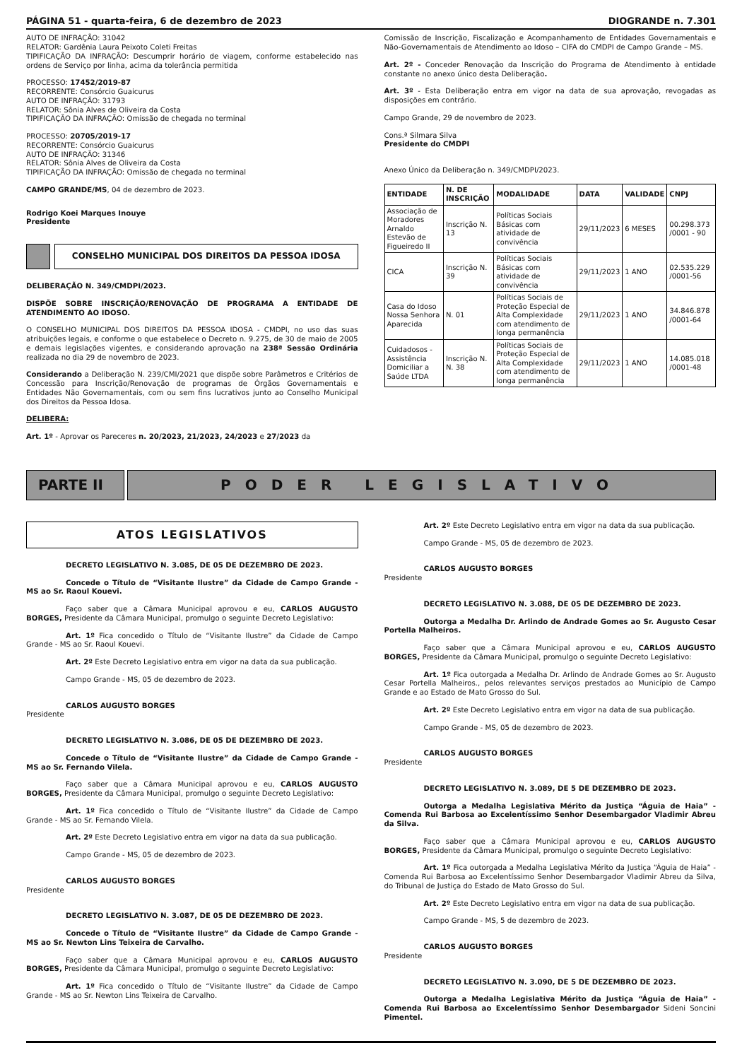PÁGINA 51 - quarta-feira, 6 de dezembro de 2023 DIOGRANDE n. 7.301
AUTO DE INFRAÇÃO: 31042
RELATOR: Gardênia Laura Peixoto Coleti Freitas
TIPIFICAÇÃO DA INFRAÇÃO: Descumprir horário de viagem, conforme estabelecido nas ordens de Serviço por linha, acima da tolerância permitida
PROCESSO: 17452/2019-87
RECORRENTE: Consórcio Guaicurus
AUTO DE INFRAÇÃO: 31793
RELATOR: Sônia Alves de Oliveira da Costa
TIPIFICAÇÃO DA INFRAÇÃO: Omissão de chegada no terminal
PROCESSO: 20705/2019-17
RECORRENTE: Consórcio Guaicurus
AUTO DE INFRAÇÃO: 31346
RELATOR: Sônia Alves de Oliveira da Costa
TIPIFICAÇÃO DA INFRAÇÃO: Omissão de chegada no terminal
CAMPO GRANDE/MS, 04 de dezembro de 2023.
Rodrigo Koei Marques Inouye
Presidente
CONSELHO MUNICIPAL DOS DIREITOS DA PESSOA IDOSA
DELIBERAÇÃO N. 349/CMDPI/2023.
DISPÕE SOBRE INSCRIÇÃO/RENOVAÇÃO DE PROGRAMA A ENTIDADE DE ATENDIMENTO AO IDOSO.
O CONSELHO MUNICIPAL DOS DIREITOS DA PESSOA IDOSA - CMDPI, no uso das suas atribuições legais, e conforme o que estabelece o Decreto n. 9.275, de 30 de maio de 2005 e demais legislações vigentes, e considerando aprovação na 238ª Sessão Ordinária realizada no dia 29 de novembro de 2023.
Considerando a Deliberação N. 239/CMI/2021 que dispõe sobre Parâmetros e Critérios de Concessão para Inscrição/Renovação de programas de Órgãos Governamentais e Entidades Não Governamentais, com ou sem fins lucrativos junto ao Conselho Municipal dos Direitos da Pessoa Idosa.
DELIBERA:
Art. 1º - Aprovar os Pareceres n. 20/2023, 21/2023, 24/2023 e 27/2023 da
Comissão de Inscrição, Fiscalização e Acompanhamento de Entidades Governamentais e Não-Governamentais de Atendimento ao Idoso – CIFA do CMDPI de Campo Grande – MS.
Art. 2º - Conceder Renovação da Inscrição do Programa de Atendimento à entidade constante no anexo único desta Deliberação.
Art. 3º - Esta Deliberação entra em vigor na data de sua aprovação, revogadas as disposições em contrário.
Campo Grande, 29 de novembro de 2023.
Cons.ª Silmara Silva
Presidente do CMDPI
Anexo Único da Deliberação n. 349/CMDPI/2023.
| ENTIDADE | N. DE INSCRIÇÃO | MODALIDADE | DATA | VALIDADE | CNPJ |
| --- | --- | --- | --- | --- | --- |
| Associação de Moradores Arnaldo Estevão de Figueiredo II | Inscrição N. 13 | Políticas Sociais Básicas com atividade de convivência | 29/11/2023 | 6 MESES | 00.298.373 /0001 - 90 |
| CICA | Inscrição N. 39 | Políticas Sociais Básicas com atividade de convivência | 29/11/2023 | 1 ANO | 02.535.229 /0001-56 |
| Casa do Idoso Nossa Senhora Aparecida | N. 01 | Políticas Sociais de Proteção Especial de Alta Complexidade com atendimento de longa permanência | 29/11/2023 | 1 ANO | 34.846.878 /0001-64 |
| Cuidadosos - Assistência Domiciliar a Saúde LTDA | Inscrição N. N. 38 | Políticas Sociais de Proteção Especial de Alta Complexidade com atendimento de longa permanência | 29/11/2023 | 1 ANO | 14.085.018 /0001-48 |
PARTE II PODER LEGISLATIVO
ATOS LEGISLATIVOS
DECRETO LEGISLATIVO N. 3.085, DE 05 DE DEZEMBRO DE 2023.
Concede o Título de “Visitante Ilustre” da Cidade de Campo Grande - MS ao Sr. Raoul Kouevi.
Faço saber que a Câmara Municipal aprovou e eu, CARLOS AUGUSTO BORGES, Presidente da Câmara Municipal, promulgo o seguinte Decreto Legislativo:
Art. 1º Fica concedido o Título de “Visitante Ilustre” da Cidade de Campo Grande - MS ao Sr. Raoul Kouevi.
Art. 2º Este Decreto Legislativo entra em vigor na data da sua publicação.
Campo Grande - MS, 05 de dezembro de 2023.
CARLOS AUGUSTO BORGES
Presidente
DECRETO LEGISLATIVO N. 3.086, DE 05 DE DEZEMBRO DE 2023.
Concede o Título de “Visitante Ilustre” da Cidade de Campo Grande - MS ao Sr. Fernando Vilela.
Faço saber que a Câmara Municipal aprovou e eu, CARLOS AUGUSTO BORGES, Presidente da Câmara Municipal, promulgo o seguinte Decreto Legislativo:
Art. 1º Fica concedido o Título de “Visitante Ilustre” da Cidade de Campo Grande - MS ao Sr. Fernando Vilela.
Art. 2º Este Decreto Legislativo entra em vigor na data da sua publicação.
Campo Grande - MS, 05 de dezembro de 2023.
CARLOS AUGUSTO BORGES
Presidente
DECRETO LEGISLATIVO N. 3.087, DE 05 DE DEZEMBRO DE 2023.
Concede o Título de “Visitante Ilustre” da Cidade de Campo Grande - MS ao Sr. Newton Lins Teixeira de Carvalho.
Faço saber que a Câmara Municipal aprovou e eu, CARLOS AUGUSTO BORGES, Presidente da Câmara Municipal, promulgo o seguinte Decreto Legislativo:
Art. 1º Fica concedido o Título de “Visitante Ilustre” da Cidade de Campo Grande - MS ao Sr. Newton Lins Teixeira de Carvalho.
Art. 2º Este Decreto Legislativo entra em vigor na data da sua publicação.
Campo Grande - MS, 05 de dezembro de 2023.
CARLOS AUGUSTO BORGES
Presidente
DECRETO LEGISLATIVO N. 3.088, DE 05 DE DEZEMBRO DE 2023.
Outorga a Medalha Dr. Arlindo de Andrade Gomes ao Sr. Augusto Cesar Portella Malheiros.
Faço saber que a Câmara Municipal aprovou e eu, CARLOS AUGUSTO BORGES, Presidente da Câmara Municipal, promulgo o seguinte Decreto Legislativo:
Art. 1º Fica outorgada a Medalha Dr. Arlindo de Andrade Gomes ao Sr. Augusto Cesar Portella Malheiros., pelos relevantes serviços prestados ao Município de Campo Grande e ao Estado de Mato Grosso do Sul.
Art. 2º Este Decreto Legislativo entra em vigor na data de sua publicação.
Campo Grande - MS, 05 de dezembro de 2023.
CARLOS AUGUSTO BORGES
Presidente
DECRETO LEGISLATIVO N. 3.089, DE 5 DE DEZEMBRO DE 2023.
Outorga a Medalha Legislativa Mérito da Justiça “Águia de Haia” - Comenda Rui Barbosa ao Excelentíssimo Senhor Desembargador Vladimir Abreu da Silva.
Faço saber que a Câmara Municipal aprovou e eu, CARLOS AUGUSTO BORGES, Presidente da Câmara Municipal, promulgo o seguinte Decreto Legislativo:
Art. 1º Fica outorgada a Medalha Legislativa Mérito da Justiça “Águia de Haia” - Comenda Rui Barbosa ao Excelentíssimo Senhor Desembargador Vladimir Abreu da Silva, do Tribunal de Justiça do Estado de Mato Grosso do Sul.
Art. 2º Este Decreto Legislativo entra em vigor na data de sua publicação.
Campo Grande - MS, 5 de dezembro de 2023.
CARLOS AUGUSTO BORGES
Presidente
DECRETO LEGISLATIVO N. 3.090, DE 5 DE DEZEMBRO DE 2023.
Outorga a Medalha Legislativa Mérito da Justiça “Águia de Haia” - Comenda Rui Barbosa ao Excelentíssimo Senhor Desembargador Sideni Soncini Pimentel.